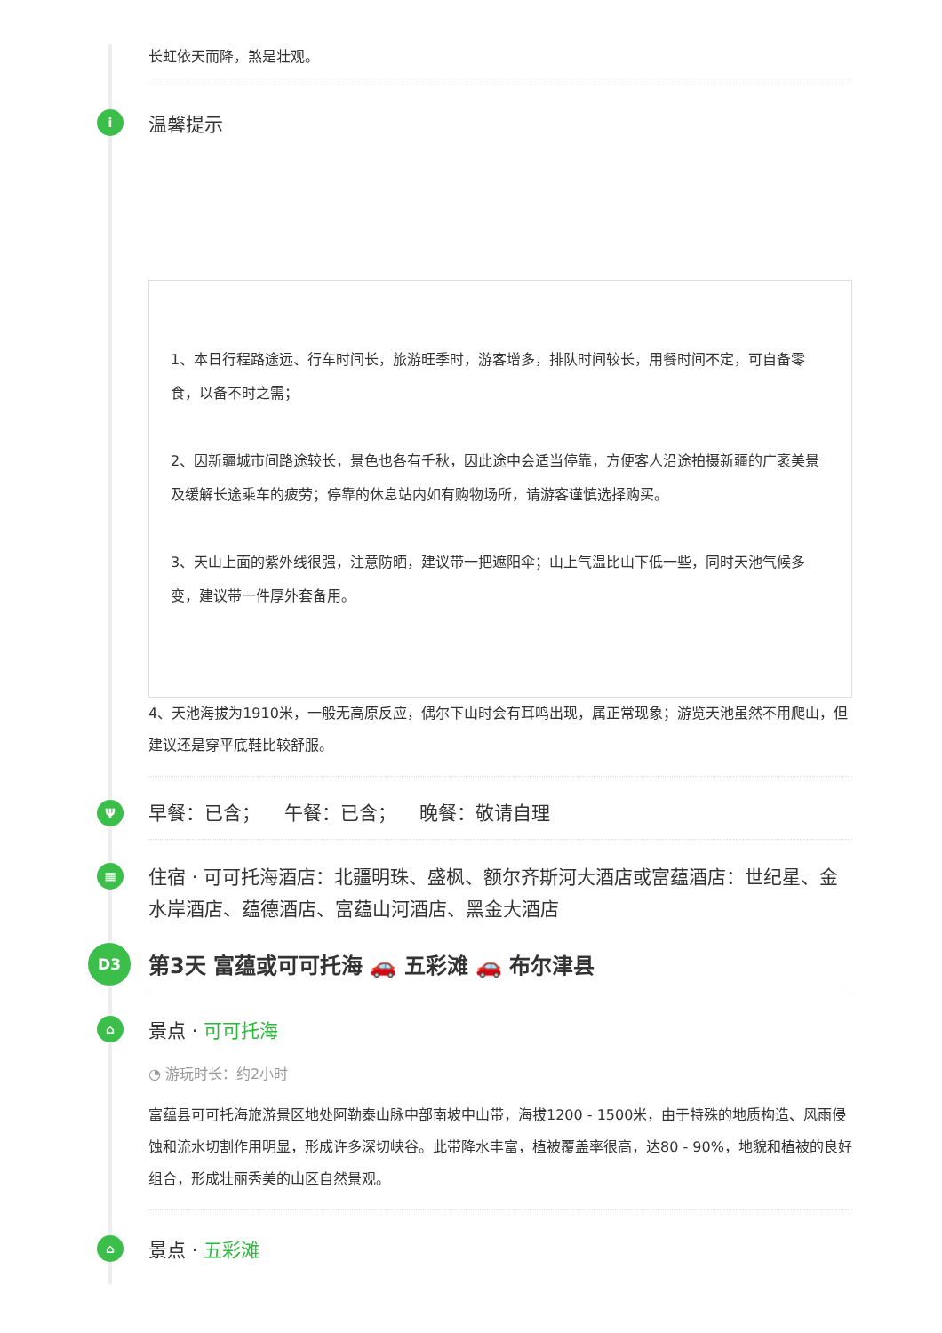长虹依天而降，煞是壮观。
i
温馨提示
1、本日行程路途远、行车时间长，旅游旺季时，游客增多，排队时间较长，用餐时间不定，可自备零食，以备不时之需；
2、因新疆城市间路途较长，景色也各有千秋，因此途中会适当停靠，方便客人沿途拍摄新疆的广袤美景及缓解长途乘车的疲劳；停靠的休息站内如有购物场所，请游客谨慎选择购买。
3、天山上面的紫外线很强，注意防晒，建议带一把遮阳伞；山上气温比山下低一些，同时天池气候多变，建议带一件厚外套备用。
4、天池海拔为1910米，一般无高原反应，偶尔下山时会有耳鸣出现，属正常现象；游览天池虽然不用爬山，但建议还是穿平底鞋比较舒服。
Ψ
早餐：已含； 午餐：已含； 晚餐：敬请自理
▦
住宿 · 可可托海酒店：北疆明珠、盛枫、额尔齐斯河大酒店或富蕴酒店：世纪星、金水岸酒店、蕴德酒店、富蕴山河酒店、黑金大酒店
D3
第3天 富蕴或可可托海 🚗 五彩滩 🚗 布尔津县
⌂
景点 · 可可托海
◔ 游玩时长：约2小时
富蕴县可可托海旅游景区地处阿勒泰山脉中部南坡中山带，海拔1200 - 1500米，由于特殊的地质构造、风雨侵蚀和流水切割作用明显，形成许多深切峡谷。此带降水丰富，植被覆盖率很高，达80 - 90%，地貌和植被的良好组合，形成壮丽秀美的山区自然景观。
⌂
景点 · 五彩滩